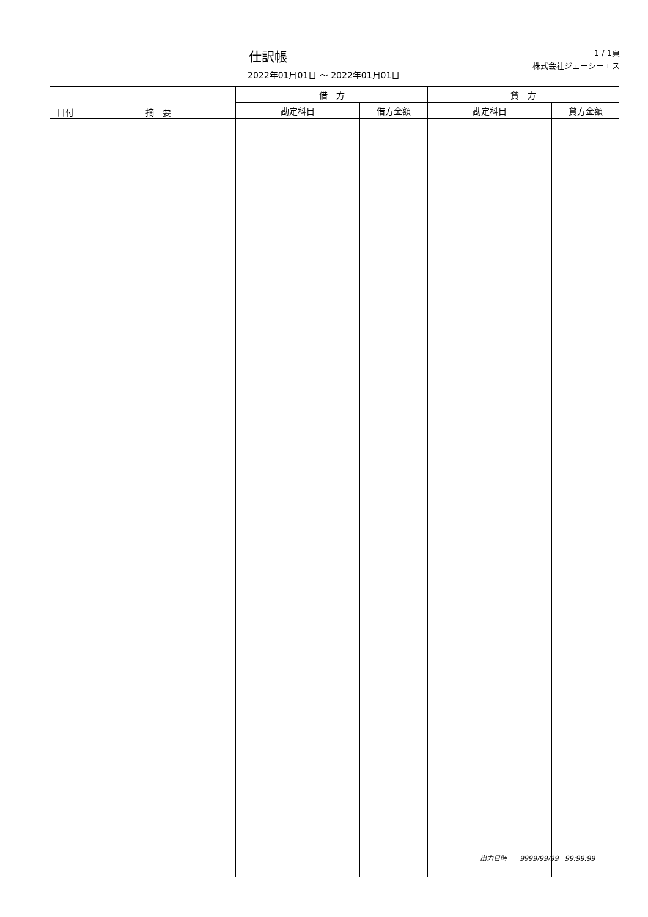仕訳帳
1 / 1頁
株式会社ジェーシーエス
2022年01月01日 ～ 2022年01月01日
| 日付 | 摘 要 | 借 方 | | 貸 方 | |
| --- | --- | --- | --- | --- | --- |
| | | 勘定科目 | 借方金額 | 勘定科目 | 貸方金額 |
出力日時 9999/99/99 99:99:99